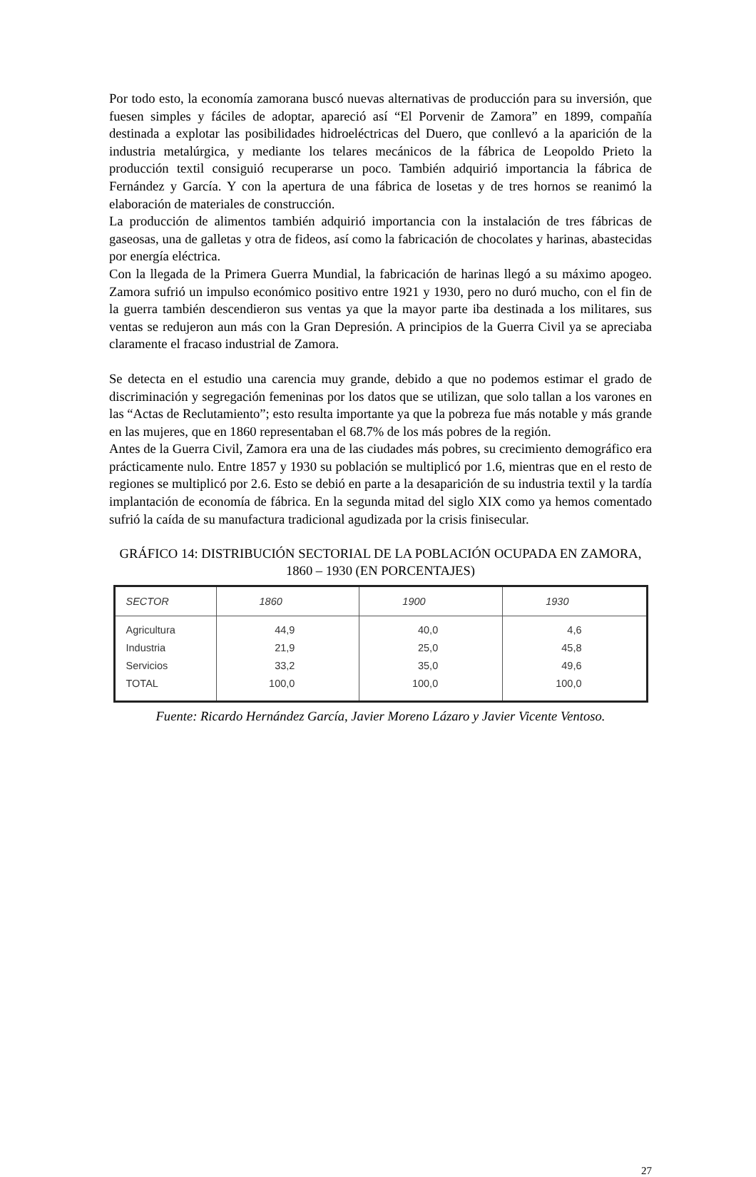Por todo esto, la economía zamorana buscó nuevas alternativas de producción para su inversión, que fuesen simples y fáciles de adoptar, apareció así “El Porvenir de Zamora” en 1899, compañía destinada a explotar las posibilidades hidroeléctricas del Duero, que conllevó a la aparición de la industria metalúrgica, y mediante los telares mecánicos de la fábrica de Leopoldo Prieto la producción textil consiguió recuperarse un poco. También adquirió importancia la fábrica de Fernández y García. Y con la apertura de una fábrica de losetas y de tres hornos se reanimó la elaboración de materiales de construcción.
La producción de alimentos también adquirió importancia con la instalación de tres fábricas de gaseosas, una de galletas y otra de fideos, así como la fabricación de chocolates y harinas, abastecidas por energía eléctrica.
Con la llegada de la Primera Guerra Mundial, la fabricación de harinas llegó a su máximo apogeo. Zamora sufrió un impulso económico positivo entre 1921 y 1930, pero no duró mucho, con el fin de la guerra también descendieron sus ventas ya que la mayor parte iba destinada a los militares, sus ventas se redujeron aun más con la Gran Depresión. A principios de la Guerra Civil ya se apreciaba claramente el fracaso industrial de Zamora.
Se detecta en el estudio una carencia muy grande, debido a que no podemos estimar el grado de discriminación y segregación femeninas por los datos que se utilizan, que solo tallan a los varones en las “Actas de Reclutamiento”; esto resulta importante ya que la pobreza fue más notable y más grande en las mujeres, que en 1860 representaban el 68.7% de los más pobres de la región.
Antes de la Guerra Civil, Zamora era una de las ciudades más pobres, su crecimiento demográfico era prácticamente nulo. Entre 1857 y 1930 su población se multiplicó por 1.6, mientras que en el resto de regiones se multiplicó por 2.6. Esto se debió en parte a la desaparición de su industria textil y la tardía implantación de economía de fábrica. En la segunda mitad del siglo XIX como ya hemos comentado sufrió la caída de su manufactura tradicional agudizada por la crisis finisecular.
GRÁFICO 14: DISTRIBUCIÓN SECTORIAL DE LA POBLACIÓN OCUPADA EN ZAMORA, 1860 – 1930 (EN PORCENTAJES)
| SECTOR | 1860 | 1900 | 1930 |
| --- | --- | --- | --- |
| Agricultura | 44,9 | 40,0 | 4,6 |
| Industria | 21,9 | 25,0 | 45,8 |
| Servicios | 33,2 | 35,0 | 49,6 |
| TOTAL | 100,0 | 100,0 | 100,0 |
Fuente: Ricardo Hernández García, Javier Moreno Lázaro y Javier Vicente Ventoso.
27